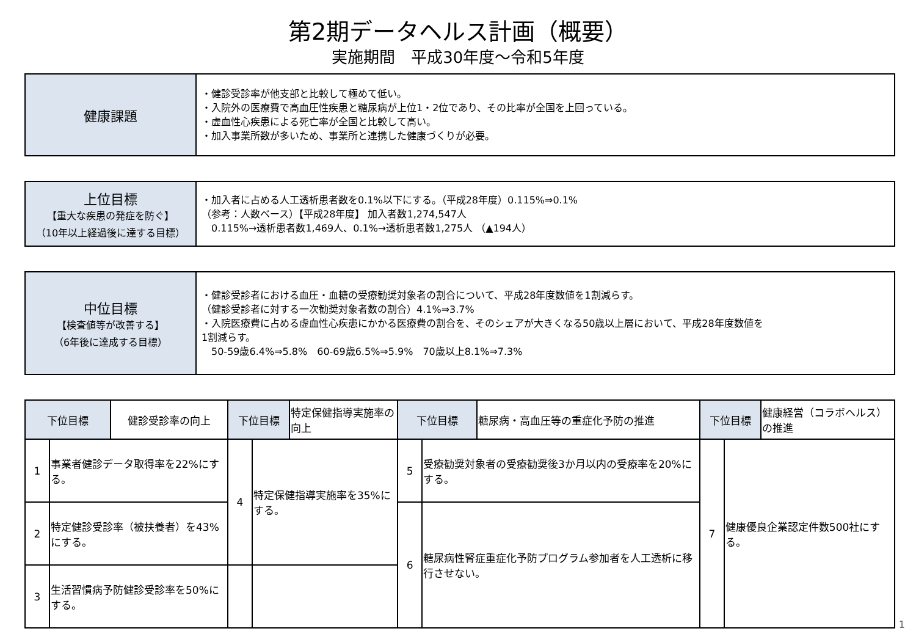第2期データヘルス計画（概要）
実施期間　平成30年度～令和5年度
| 健康課題 | ・健診受診率が他支部と比較して極めて低い。 ・入院外の医療費で高血圧性疾患と糖尿病が上位1・2位であり、その比率が全国を上回っている。 ・虚血性心疾患による死亡率が全国と比較して高い。 ・加入事業所数が多いため、事業所と連携した健康づくりが必要。 |
| 上位目標 【重大な疾患の発症を防ぐ】 （10年以上経過後に達する目標） | ・加入者に占める人工透析患者数を0.1%以下にする。（平成28年度）0.115%⇒0.1% （参考：人数ベース）【平成28年度】 加入者数1,274,547人 0.115%→透析患者数1,469人、0.1%→透析患者数1,275人 （▲194人） |
| 中位目標 【検査値等が改善する】 （6年後に達成する目標） | ・健診受診者における血圧・血糖の受療勧奨対象者の割合について、平成28年度数値を1割減らす。 （健診受診者に対する一次勧奨対象者数の割合）4.1%⇒3.7% ・入院医療費に占める虚血性心疾患にかかる医療費の割合を、そのシェアが大きくなる50歳以上層において、平成28年度数値を 1割減らす。 50-59歳6.4%⇒5.8% 60-69歳6.5%⇒5.9% 70歳以上8.1%⇒7.3% |
| 下位目標 | | 健診受診率の向上 | 下位目標 | | 特定保健指導実施率の向上 | 下位目標 | | 糖尿病・高血圧等の重症化予防の推進 | 下位目標 | | 健康経営（コラボヘルス）の推進 |
| 1 | 事業者健診データ取得率を22%にする。 | | 4 | 特定保健指導実施率を35%にする。 | | 5 | 受療勧奨対象者の受療勧奨後3か月以内の受療率を20%にする。 | | 7 | 健康優良企業認定件数500社にする。 | |
| 2 | 特定健診受診率（被扶養者）を43%にする。 | | | | | | | | | | |
| | | | | | | 6 | 糖尿病性腎症重症化予防プログラム参加者を人工透析に移行させない。 | | | | |
| 3 | 生活習慣病予防健診受診率を50%にする。 | | | | | | | | | | |
1